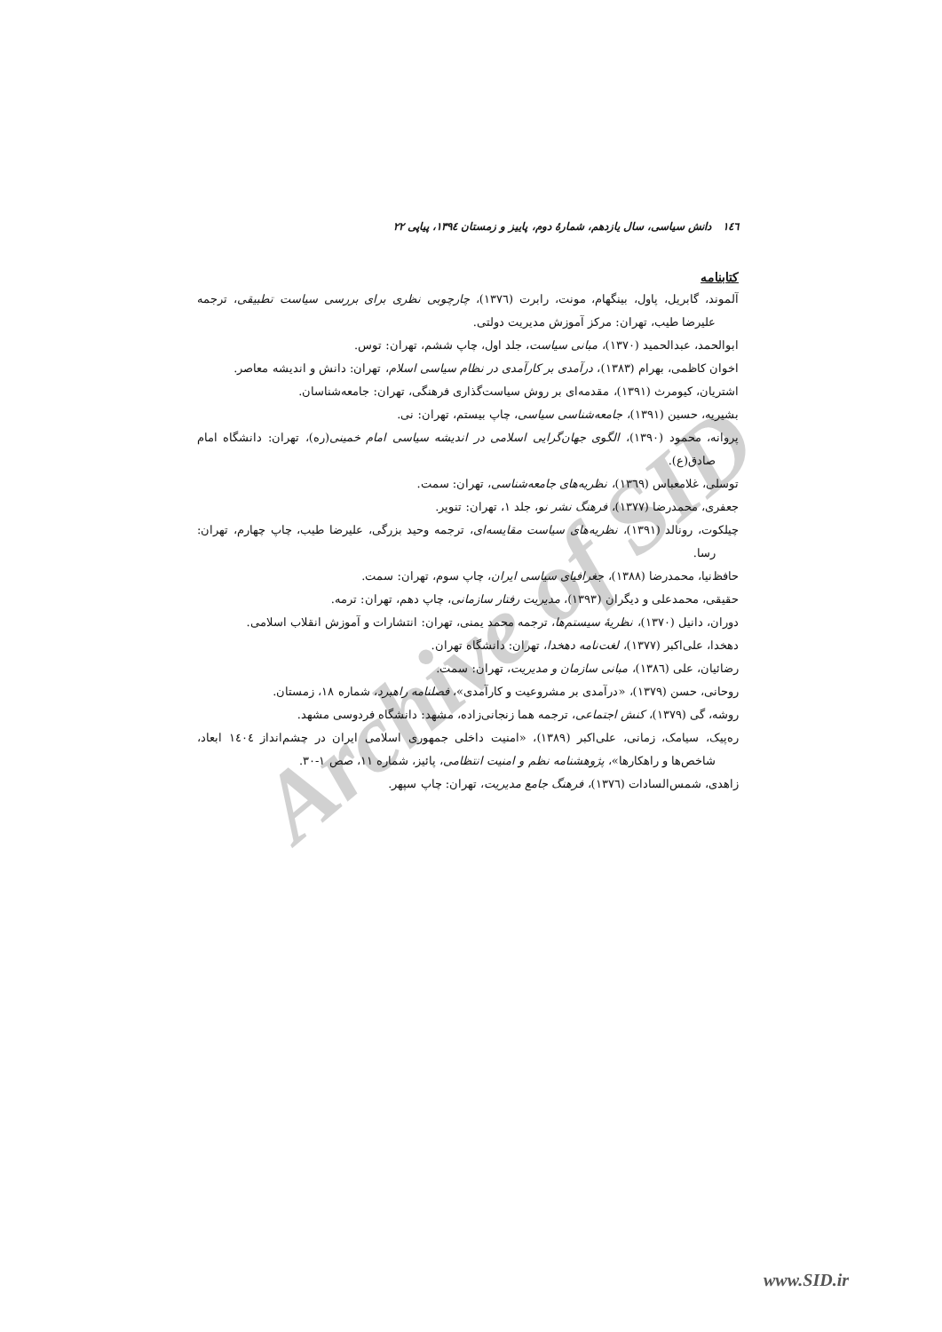Archive of SID
١٤٦ دانش سیاسی، سال یازدهم، شمارهٔ دوم، پاییز و زمستان ١٣٩٤، پیاپی ٢٢
کتابنامه
آلموند، گابریل، پاول، بینگهام، مونت، رابرت (١٣٧٦)، چارچوبی نظری برای بررسی سیاست تطبیقی، ترجمه علیرضا طیب، تهران: مرکز آموزش مدیریت دولتی.
ابوالحمد، عبدالحمید (١٣٧٠)، مبانی سیاست، جلد اول، چاپ ششم، تهران: توس.
اخوان کاظمی، بهرام (١٣٨٣)، درآمدی بر کارآمدی در نظام سیاسی اسلام، تهران: دانش و اندیشه معاصر.
اشتریان، کیومرث (١٣٩١)، مقدمه‌ای بر روش سیاست‌گذاری فرهنگی، تهران: جامعه‌شناسان.
بشیریه، حسین (١٣٩١)، جامعه‌شناسی سیاسی، چاپ بیستم، تهران: نی.
پروانه، محمود (١٣٩٠)، الگوی جهان‌گرایی اسلامی در اندیشه سیاسی امام خمینی(ره)، تهران: دانشگاه امام صادق(ع).
توسلی، غلامعباس (١٣٦٩)، نظریه‌های جامعه‌شناسی، تهران: سمت.
جعفری، محمدرضا (١٣٧٧)، فرهنگ نشر نو، جلد ١، تهران: تنویر.
چیلکوت، رونالد (١٣٩١)، نظریه‌های سیاست مقایسه‌ای، ترجمه وحید بزرگی، علیرضا طیب، چاپ چهارم، تهران: رسا.
حافظ‌نیا، محمدرضا (١٣٨٨)، جغرافیای سیاسی ایران، چاپ سوم، تهران: سمت.
حقیقی، محمدعلی و دیگران (١٣٩٣)، مدیریت رفتار سازمانی، چاپ دهم، تهران: ترمه.
دوران، دانیل (١٣٧٠)، نظریهٔ سیستم‌ها، ترجمه محمد یمنی، تهران: انتشارات و آموزش انقلاب اسلامی.
دهخدا، علی‌اکبر (١٣٧٧)، لغت‌نامه دهخدا، تهران: دانشگاه تهران.
رضائیان، علی (١٣٨٦)، مبانی سازمان و مدیریت، تهران: سمت.
روحانی، حسن (١٣٧٩)، «درآمدی بر مشروعیت و کارآمدی»، فصلنامه راهبرد، شماره ١٨، زمستان.
روشه، گی (١٣٧٩)، کنش اجتماعی، ترجمه هما زنجانی‌زاده، مشهد: دانشگاه فردوسی مشهد.
ره‌پیک، سیامک، زمانی، علی‌اکبر (١٣٨٩)، «امنیت داخلی جمهوری اسلامی ایران در چشم‌انداز ١٤٠٤ ابعاد، شاخص‌ها و راهکارها»، پژوهشنامه نظم و امنیت انتظامی، پائیز، شماره ١١، صص ١-٣٠.
زاهدی، شمس‌السادات (١٣٧٦)، فرهنگ جامع مدیریت، تهران: چاپ سپهر.
www.SID.ir